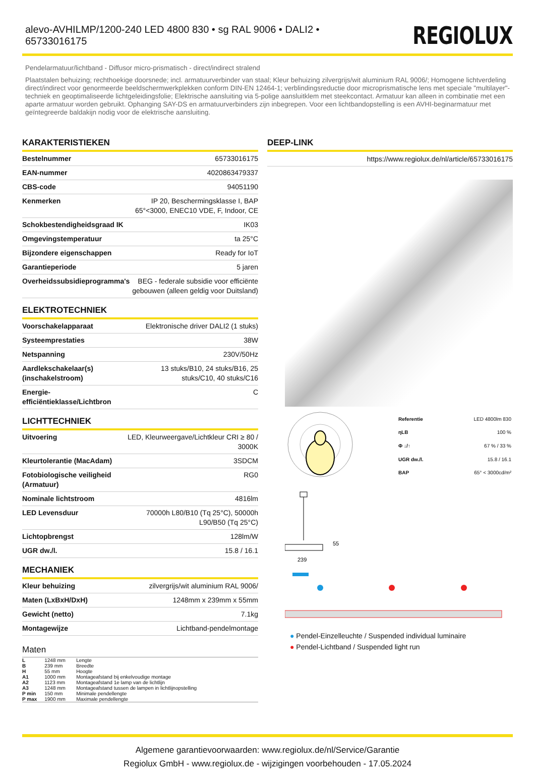alevo-AVHILMP/1200-240 LED 4800 830 • sg RAL 9006 • DALI2 • 65733016175
REGIOLUX
Pendelarmatuur/lichtband - Diffusor micro-prismatisch - direct/indirect stralend
Plaatstalen behuizing; rechthoekige doorsnede; incl. armatuurverbinder van staal; Kleur behuizing zilvergrijs/wit aluminium RAL 9006/; Homogene lichtverdeling direct/indirect voor genormeerde beeldschermwerkplekken conform DIN-EN 12464-1; verblindingsreductie door microprismatische lens met speciale "multilayer"-techniek en geoptimaliseerde lichtgeleidingsfolie; Elektrische aansluiting via 5-polige aansluitklem met steekcontact. Armatuur kan alleen in combinatie met een aparte armatuur worden gebruikt. Ophanging SAY-DS en armatuurverbinders zijn inbegrepen. Voor een lichtbandopstelling is een AVHI-beginarmatuur met geïntegreerde baldakijn nodig voor de elektrische aansluiting.
KARAKTERISTIEKEN
| Bestelnummer | 65733016175 |
| EAN-nummer | 4020863479337 |
| CBS-code | 94051190 |
| Kenmerken | IP 20, Beschermingsklasse I, BAP 65°<3000, ENEC10 VDE, F, Indoor, CE |
| Schokbestendigheidsgraad IK | IK03 |
| Omgevingstemperatuur | ta 25°C |
| Bijzondere eigenschappen | Ready for IoT |
| Garantieperiode | 5 jaren |
| Overheidssubsidieprogramma's | BEG - federale subsidie voor efficiënte gebouwen (alleen geldig voor Duitsland) |
ELEKTROTECHNIEK
| Voorschakelapparaat | Elektronische driver DALI2 (1 stuks) |
| Systeemprestaties | 38W |
| Netspanning | 230V/50Hz |
| Aardlekschakelaar(s) (inschakelstroom) | 13 stuks/B10, 24 stuks/B16, 25 stuks/C10, 40 stuks/C16 |
| Energie-efficiëntieklasse/Lichtbron | C |
LICHTTECHNIEK
| Uitvoering | LED, Kleurweergave/Lichtkleur CRI ≥ 80 / 3000K |
| Kleurtolerantie (MacAdam) | 3SDCM |
| Fotobiologische veiligheid (Armatuur) | RG0 |
| Nominale lichtstroom | 4816lm |
| LED Levensduur | 70000h L80/B10 (Tq 25°C), 50000h L90/B50 (Tq 25°C) |
| Lichtopbrengst | 128lm/W |
| UGR dw./l. | 15.8 / 16.1 |
MECHANIEK
| Kleur behuizing | zilvergrijs/wit aluminium RAL 9006/ |
| Maten (LxBxH/DxH) | 1248mm x 239mm x 55mm |
| Gewicht (netto) | 7.1kg |
| Montagewijze | Lichtband-pendelmontage |
Maten
| L | 1248 mm | Lengte |
| B | 239 mm | Breedte |
| H | 55 mm | Hoogte |
| A1 | 1000 mm | Montageafstand bij enkelvoudige montage |
| A2 | 1123 mm | Montageafstand 1e lamp van de lichtlijn |
| A3 | 1248 mm | Montageafstand tussen de lampen in lichtlijnopstelling |
| P min | 150 mm | Minimale pendellengte |
| P max | 1900 mm | Maximale pendellengte |
DEEP-LINK
https://www.regiolux.de/nl/article/65733016175
| Referentie | LED 4800lm 830 |
| ηLB | 100 % |
| Φ ↓/↑ | 67 % / 33 % |
| UGR dw./l. | 15.8 / 16.1 |
| BAP | 65° < 3000cd/m² |
55
239
● Pendel-Einzelleuchte / Suspended individual luminaire
● Pendel-Lichtband / Suspended light run
Algemene garantievoorwaarden: www.regiolux.de/nl/Service/Garantie
Regiolux GmbH - www.regiolux.de - wijzigingen voorbehouden - 17.05.2024